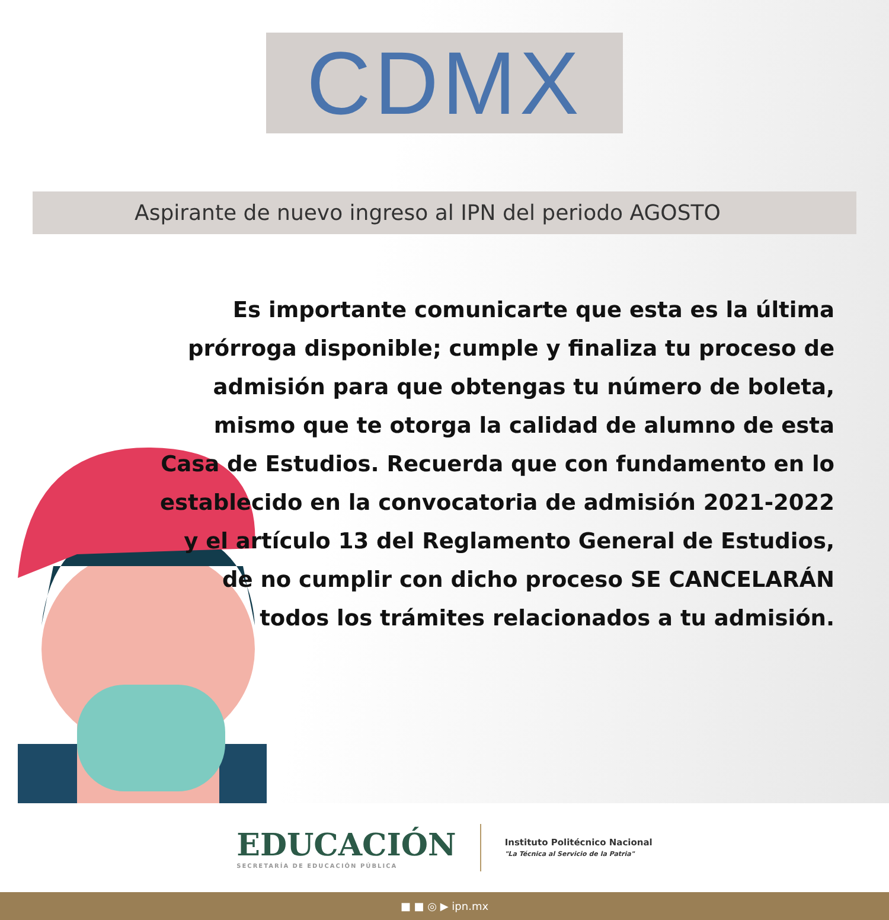CDMX
Aspirante de nuevo ingreso al IPN del periodo AGOSTO
Es importante comunicarte que esta es la última prórroga disponible; cumple y finaliza tu proceso de admisión para que obtengas tu número de boleta, mismo que te otorga la calidad de alumno de esta Casa de Estudios. Recuerda que con fundamento en lo establecido en la convocatoria de admisión 2021-2022 y el artículo 13 del Reglamento General de Estudios, de no cumplir con dicho proceso SE CANCELARÁN todos los trámites relacionados a tu admisión.
EDUCACIÓN
SECRETARÍA DE EDUCACIÓN PÚBLICA
Instituto Politécnico Nacional
"La Técnica al Servicio de la Patria"
■ ■ ◎ ▶ ipn.mx